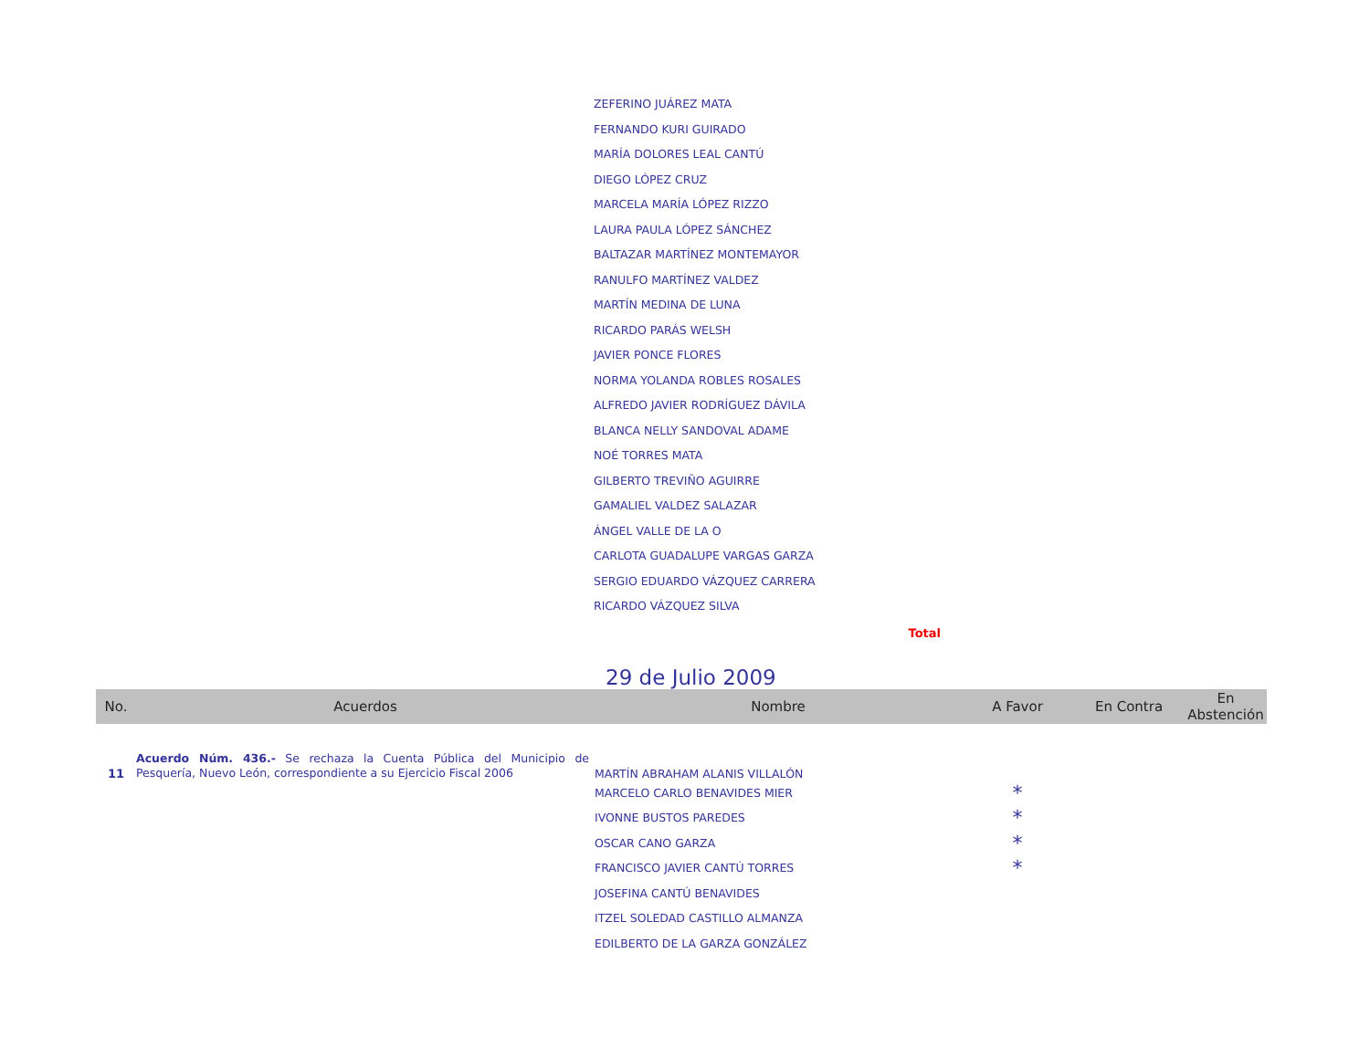| ZEFERINO JUÁREZ MATA |
| FERNANDO KURI GUIRADO |
| MARÍA DOLORES LEAL CANTÚ |
| DIEGO LÓPEZ CRUZ |
| MARCELA MARÍA LÓPEZ RIZZO |
| LAURA PAULA LÓPEZ SÁNCHEZ |
| BALTAZAR MARTÍNEZ MONTEMAYOR |
| RANULFO MARTÍNEZ VALDEZ |
| MARTÍN MEDINA DE LUNA |
| RICARDO PARÁS WELSH |
| JAVIER PONCE FLORES |
| NORMA YOLANDA ROBLES ROSALES |
| ALFREDO JAVIER RODRÍGUEZ DÁVILA |
| BLANCA NELLY SANDOVAL ADAME |
| NOÉ TORRES MATA |
| GILBERTO TREVIÑO AGUIRRE |
| GAMALIEL VALDEZ SALAZAR |
| ÁNGEL VALLE DE LA O |
| CARLOTA GUADALUPE VARGAS GARZA |
| SERGIO EDUARDO VÁZQUEZ CARRERA |
| RICARDO VÁZQUEZ SILVA |
Total
29 de Julio 2009
| No. | Acuerdos | Nombre | A Favor | En Contra | En Abstención |
| --- | --- | --- | --- | --- | --- |
| 11 | Acuerdo Núm. 436.- Se rechaza la Cuenta Pública del Municipio de Pesquería, Nuevo León, correspondiente a su Ejercicio Fiscal 2006 | MARTÍN ABRAHAM ALANIS VILLALÓN | | | |
| | | MARCELO CARLO BENAVIDES MIER | * | | |
| | | IVONNE BUSTOS PAREDES | * | | |
| | | OSCAR CANO GARZA | * | | |
| | | FRANCISCO JAVIER CANTÚ TORRES | * | | |
| | | JOSEFINA CANTÚ BENAVIDES | | | |
| | | ITZEL SOLEDAD CASTILLO ALMANZA | | | |
| | | EDILBERTO DE LA GARZA GONZÁLEZ | | | |